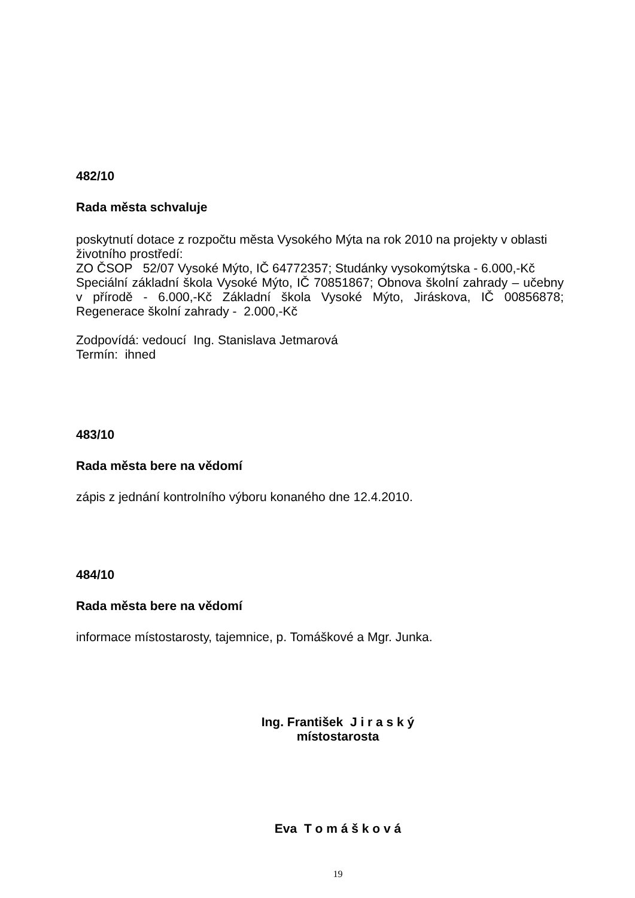482/10
Rada města schvaluje
poskytnutí dotace z rozpočtu města Vysokého Mýta na rok 2010 na projekty v oblasti životního prostředí:
ZO ČSOP 52/07 Vysoké Mýto, IČ 64772357; Studánky vysokomýtska - 6.000,-Kč
Speciální základní škola Vysoké Mýto, IČ 70851867; Obnova školní zahrady – učebny v přírodě - 6.000,-Kč Základní škola Vysoké Mýto, Jiráskova, IČ 00856878; Regenerace školní zahrady - 2.000,-Kč
Zodpovídá: vedoucí Ing. Stanislava Jetmarová
Termín: ihned
483/10
Rada města bere na vědomí
zápis z jednání kontrolního výboru konaného dne 12.4.2010.
484/10
Rada města bere na vědomí
informace místostarosty, tajemnice, p. Tomáškové a Mgr. Junka.
Ing. František J i r a s k ý
místostarosta
Eva T o m á š k o v á
19